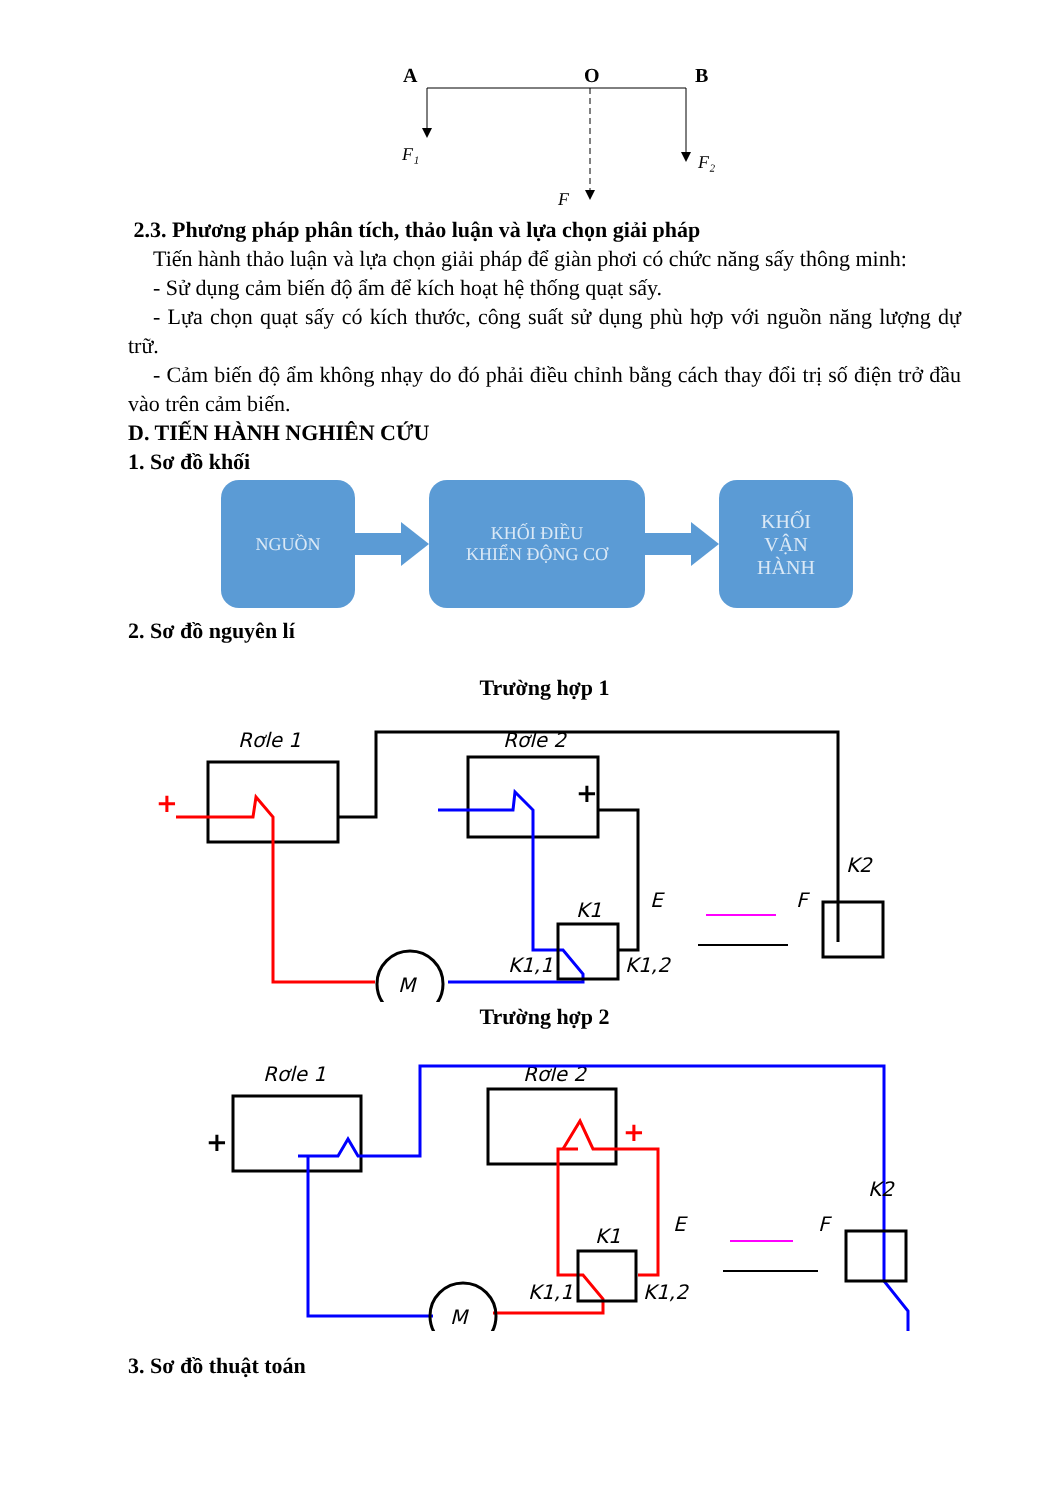A
O
B
F₁
F₂
F
2.3. Phương pháp phân tích, thảo luận và lựa chọn giải pháp
Tiến hành thảo luận và lựa chọn giải pháp để giàn phơi có chức năng sấy thông minh:
- Sử dụng cảm biến độ ẩm để kích hoạt hệ thống quạt sấy.
- Lựa chọn quạt sấy có kích thước, công suất sử dụng phù hợp với nguồn năng lượng dự trữ.
- Cảm biến độ ẩm không nhạy do đó phải điều chỉnh bằng cách thay đổi trị số điện trở đầu vào trên cảm biến.
D. TIẾN HÀNH NGHIÊN CỨU
1. Sơ đồ khối
NGUỒN
KHỐI ĐIỀU
KHIỂN ĐỘNG CƠ
KHỐI
VẬN
HÀNH
2. Sơ đồ nguyên lí
Trường hợp 1
Rơle 1
Rơle 2
M
K1
K1,1
K1,2
E
F
K2
+
+
Trường hợp 2
Rơle 1
Rơle 2
M
K1
K1,1
K1,2
E
F
K2
+
+
3. Sơ đồ thuật toán